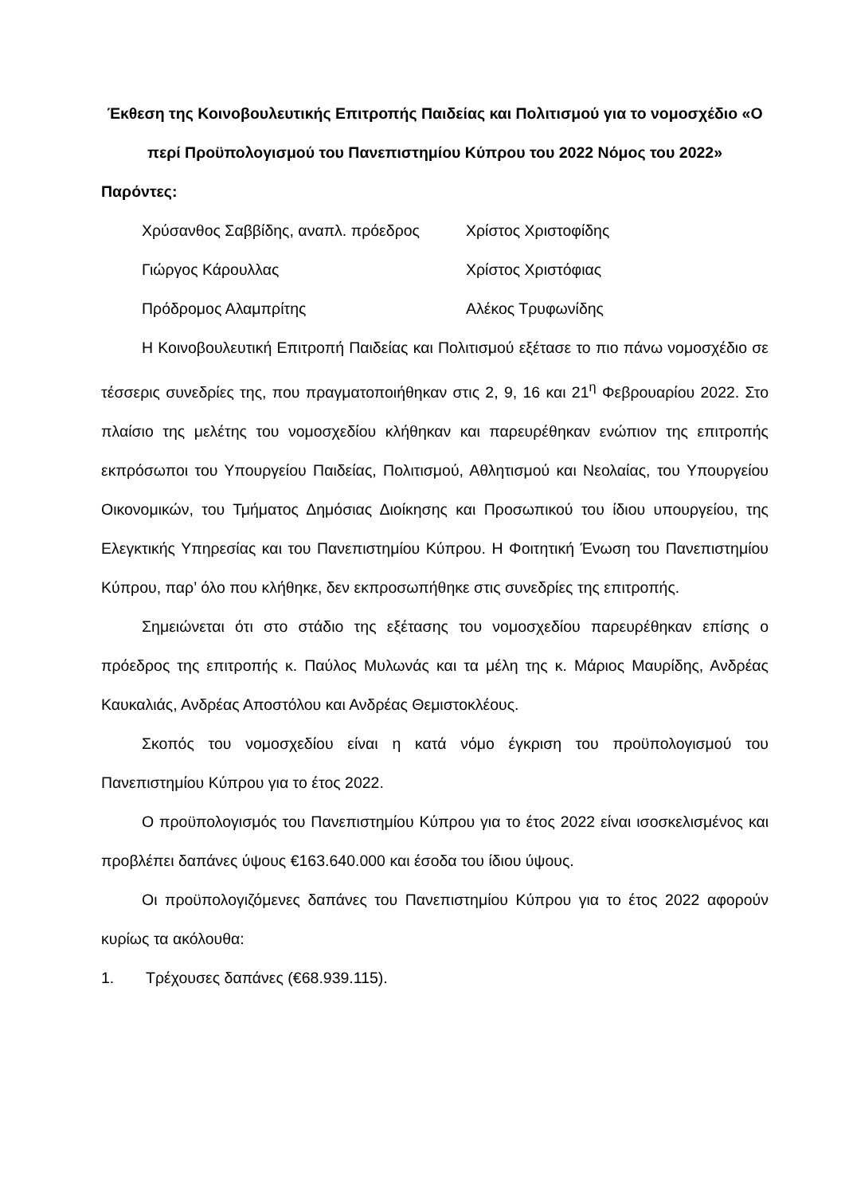Έκθεση της Κοινοβουλευτικής Επιτροπής Παιδείας και Πολιτισμού για το νομοσχέδιο «Ο περί Προϋπολογισμού του Πανεπιστημίου Κύπρου του 2022 Νόμος του 2022»
Παρόντες:
| Χρύσανθος Σαββίδης, αναπλ. πρόεδρος | Χρίστος Χριστοφίδης |
| Γιώργος Κάρουλλας | Χρίστος Χριστόφιας |
| Πρόδρομος Αλαμπρίτης | Αλέκος Τρυφωνίδης |
Η Κοινοβουλευτική Επιτροπή Παιδείας και Πολιτισμού εξέτασε το πιο πάνω νομοσχέδιο σε τέσσερις συνεδρίες της, που πραγματοποιήθηκαν στις 2, 9, 16 και 21<sup>η</sup> Φεβρουαρίου 2022. Στο πλαίσιο της μελέτης του νομοσχεδίου κλήθηκαν και παρευρέθηκαν ενώπιον της επιτροπής εκπρόσωποι του Υπουργείου Παιδείας, Πολιτισμού, Αθλητισμού και Νεολαίας, του Υπουργείου Οικονομικών, του Τμήματος Δημόσιας Διοίκησης και Προσωπικού του ίδιου υπουργείου, της Ελεγκτικής Υπηρεσίας και του Πανεπιστημίου Κύπρου. Η Φοιτητική Ένωση του Πανεπιστημίου Κύπρου, παρ’ όλο που κλήθηκε, δεν εκπροσωπήθηκε στις συνεδρίες της επιτροπής.
Σημειώνεται ότι στο στάδιο της εξέτασης του νομοσχεδίου παρευρέθηκαν επίσης ο πρόεδρος της επιτροπής κ. Παύλος Μυλωνάς και τα μέλη της κ. Μάριος Μαυρίδης, Ανδρέας Καυκαλιάς, Ανδρέας Αποστόλου και Ανδρέας Θεμιστοκλέους.
Σκοπός του νομοσχεδίου είναι η κατά νόμο έγκριση του προϋπολογισμού του Πανεπιστημίου Κύπρου για το έτος 2022.
Ο προϋπολογισμός του Πανεπιστημίου Κύπρου για το έτος 2022 είναι ισοσκελισμένος και προβλέπει δαπάνες ύψους €163.640.000 και έσοδα του ίδιου ύψους.
Οι προϋπολογιζόμενες δαπάνες του Πανεπιστημίου Κύπρου για το έτος 2022 αφορούν κυρίως τα ακόλουθα:
1. Τρέχουσες δαπάνες (€68.939.115).